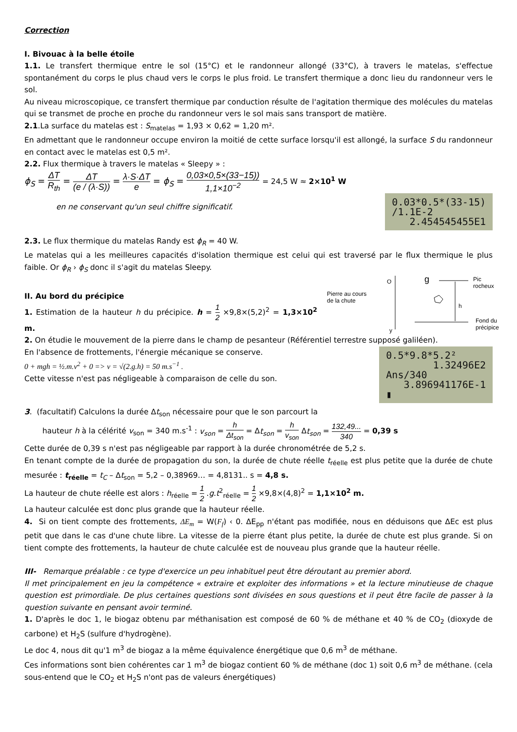Correction
I. Bivouac à la belle étoile
1.1. Le transfert thermique entre le sol (15°C) et le randonneur allongé (33°C), à travers le matelas, s'effectue spontanément du corps le plus chaud vers le corps le plus froid. Le transfert thermique a donc lieu du randonneur vers le sol.
Au niveau microscopique, ce transfert thermique par conduction résulte de l'agitation thermique des molécules du matelas qui se transmet de proche en proche du randonneur vers le sol mais sans transport de matière.
2.1.La surface du matelas est : S<sub>matelas</sub> = 1,93 × 0,62 = 1,20 m².
En admettant que le randonneur occupe environ la moitié de cette surface lorsqu'il est allongé, la surface S du randonneur en contact avec le matelas est 0,5 m².
2.2. Flux thermique à travers le matelas « Sleepy » :
ϕ<sub>S</sub> = ΔT R<sub>th</sub> = ΔT (e / (λ·S)) = λ·S·ΔT e = ϕ<sub>S</sub> = 0,03×0,5×(33−15)) 1,1×10<sup>−2</sup> = 24,5 W ≈ 2×10<sup>1</sup> W
0.03*0.5*(33-15) /1.1E-2 2.454545455E1
en ne conservant qu'un seul chiffre significatif.
2.3. Le flux thermique du matelas Randy est ϕ<sub>R</sub> = 40 W.
Le matelas qui a les meilleures capacités d'isolation thermique est celui qui est traversé par le flux thermique le plus faible. Or ϕ<sub>R</sub> › ϕ<sub>S</sub> donc il s'agit du matelas Sleepy.
Pierre au cours
de la chute
O g
Pic
rocheux
h
Fond du
précipice
y
II. Au bord du précipice
1. Estimation de la hauteur h du précipice. h = 1 2 ×9,8×(5,2)<sup>2</sup> = 1,3×10<sup>2</sup> m.
2. On étudie le mouvement de la pierre dans le champ de pesanteur (Référentiel terrestre supposé galiléen).
0.5*9.8*5.2² 1.32496E2 Ans/340 3.896941176E-1 ▮
En l'absence de frottements, l'énergie mécanique se conserve.
0 + mgh = ½.m.v<sup>2</sup> + 0 => v = √(2.g.h) = 50 m.s<sup>−1</sup> .
Cette vitesse n'est pas négligeable à comparaison de celle du son.
3. (facultatif) Calculons la durée Δt<sub>son</sub> nécessaire pour que le son parcourt la
hauteur h à la célérité v<sub>son</sub> = 340 m.s<sup>-1</sup> : v<sub>son</sub> = h Δt<sub>son</sub> = Δt<sub>son</sub> = h v<sub>son</sub> Δt<sub>son</sub> = 132,49... 340 = 0,39 s
Cette durée de 0,39 s n'est pas négligeable par rapport à la durée chronométrée de 5,2 s.
En tenant compte de la durée de propagation du son, la durée de chute réelle t<sub>réelle</sub> est plus petite que la durée de chute mesurée : t<sub>réelle</sub> = t<sub>C</sub> – Δt<sub>son</sub> = 5,2 – 0,38969… = 4,8131.. s = 4,8 s.
La hauteur de chute réelle est alors : h<sub>réelle</sub> = 1 2 .g.t<sup>2</sup><sub>réelle</sub> = 1 2 ×9,8×(4,8)<sup>2</sup> = 1,1×10<sup>2</sup> m.
La hauteur calculée est donc plus grande que la hauteur réelle.
4. Si on tient compte des frottements, ΔE<sub>m</sub> = W(F<sub>f</sub>) ‹ 0. ΔE<sub>pp</sub> n'étant pas modifiée, nous en déduisons que ΔEc est plus petit que dans le cas d'une chute libre. La vitesse de la pierre étant plus petite, la durée de chute est plus grande. Si on tient compte des frottements, la hauteur de chute calculée est de nouveau plus grande que la hauteur réelle.
III- Remarque préalable : ce type d'exercice un peu inhabituel peut être déroutant au premier abord.
Il met principalement en jeu la compétence « extraire et exploiter des informations » et la lecture minutieuse de chaque question est primordiale. De plus certaines questions sont divisées en sous questions et il peut être facile de passer à la question suivante en pensant avoir terminé.
1. D'après le doc 1, le biogaz obtenu par méthanisation est composé de 60 % de méthane et 40 % de CO<sub>2</sub> (dioxyde de carbone) et H<sub>2</sub>S (sulfure d'hydrogène).
Le doc 4, nous dit qu'1 m<sup>3</sup> de biogaz a la même équivalence énergétique que 0,6 m<sup>3</sup> de méthane.
Ces informations sont bien cohérentes car 1 m<sup>3</sup> de biogaz contient 60 % de méthane (doc 1) soit 0,6 m<sup>3</sup> de méthane. (cela sous-entend que le CO<sub>2</sub> et H<sub>2</sub>S n'ont pas de valeurs énergétiques)